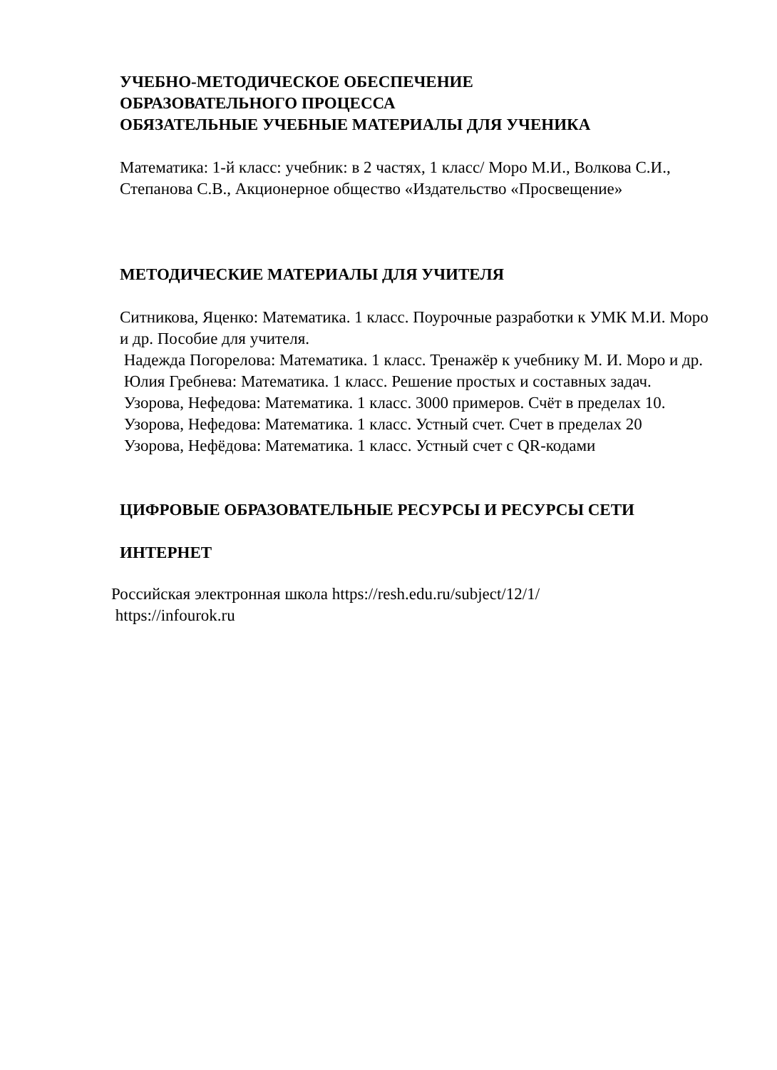УЧЕБНО-МЕТОДИЧЕСКОЕ ОБЕСПЕЧЕНИЕ
ОБРАЗОВАТЕЛЬНОГО ПРОЦЕССА
ОБЯЗАТЕЛЬНЫЕ УЧЕБНЫЕ МАТЕРИАЛЫ ДЛЯ УЧЕНИКА
Математика: 1-й класс: учебник: в 2 частях, 1 класс/ Моро М.И., Волкова С.И., Степанова С.В., Акционерное общество «Издательство «Просвещение»
МЕТОДИЧЕСКИЕ МАТЕРИАЛЫ ДЛЯ УЧИТЕЛЯ
Ситникова, Яценко: Математика. 1 класс. Поурочные разработки к УМК М.И. Моро и др. Пособие для учителя.
Надежда Погорелова: Математика. 1 класс. Тренажёр к учебнику М. И. Моро и др.
Юлия Гребнева: Математика. 1 класс. Решение простых и составных задач.
Узорова, Нефедова: Математика. 1 класс. 3000 примеров. Счёт в пределах 10.
Узорова, Нефедова: Математика. 1 класс. Устный счет. Счет в пределах 20
Узорова, Нефёдова: Математика. 1 класс. Устный счет с QR-кодами
ЦИФРОВЫЕ ОБРАЗОВАТЕЛЬНЫЕ РЕСУРСЫ И РЕСУРСЫ СЕТИ
ИНТЕРНЕТ
Российская электронная школа https://resh.edu.ru/subject/12/1/
https://infourok.ru